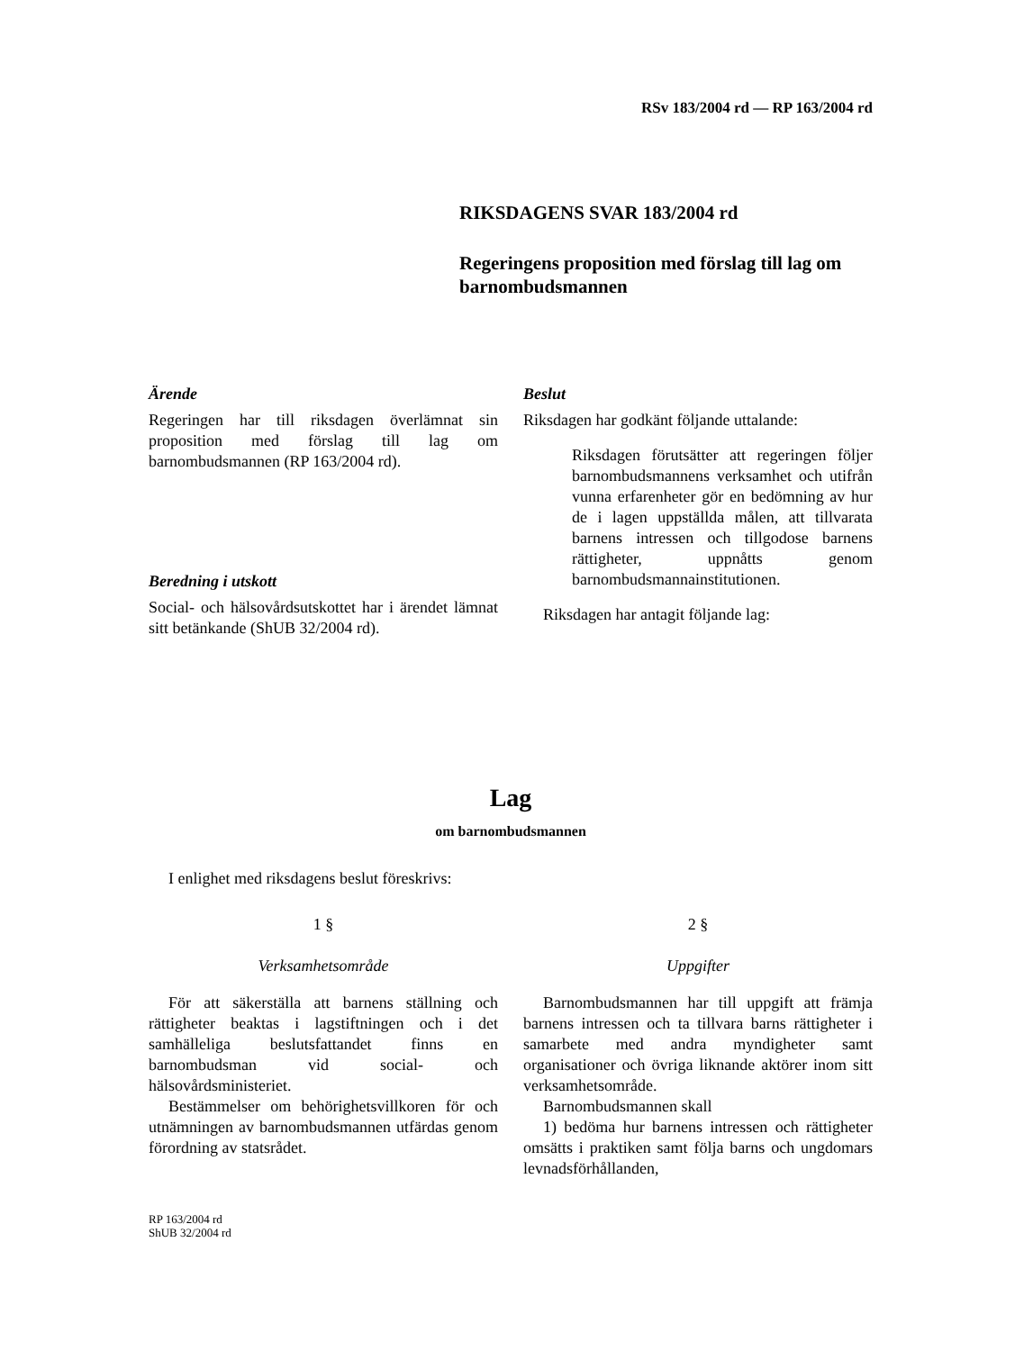RSv 183/2004 rd — RP 163/2004 rd
RIKSDAGENS SVAR 183/2004 rd
Regeringens proposition med förslag till lag om barnombudsmannen
Ärende
Regeringen har till riksdagen överlämnat sin proposition med förslag till lag om barnombudsmannen (RP 163/2004 rd).
Beredning i utskott
Social- och hälsovårdsutskottet har i ärendet lämnat sitt betänkande (ShUB 32/2004 rd).
Beslut
Riksdagen har godkänt följande uttalande:
Riksdagen förutsätter att regeringen följer barnombudsmannens verksamhet och utifrån vunna erfarenheter gör en bedömning av hur de i lagen uppställda målen, att tillvarata barnens intressen och tillgodose barnens rättigheter, uppnåtts genom barnombudsmannainstitutionen.
Riksdagen har antagit följande lag:
Lag
om barnombudsmannen
I enlighet med riksdagens beslut föreskrivs:
1 §
Verksamhetsområde
För att säkerställa att barnens ställning och rättigheter beaktas i lagstiftningen och i det samhälleliga beslutsfattandet finns en barnombudsman vid social- och hälsovårdsministeriet.
Bestämmelser om behörighetsvillkoren för och utnämningen av barnombudsmannen utfärdas genom förordning av statsrådet.
RP 163/2004 rd
ShUB 32/2004 rd
2 §
Uppgifter
Barnombudsmannen har till uppgift att främja barnens intressen och ta tillvara barns rättigheter i samarbete med andra myndigheter samt organisationer och övriga liknande aktörer inom sitt verksamhetsområde.
Barnombudsmannen skall
1) bedöma hur barnens intressen och rättigheter omsätts i praktiken samt följa barns och ungdomars levnadsförhållanden,